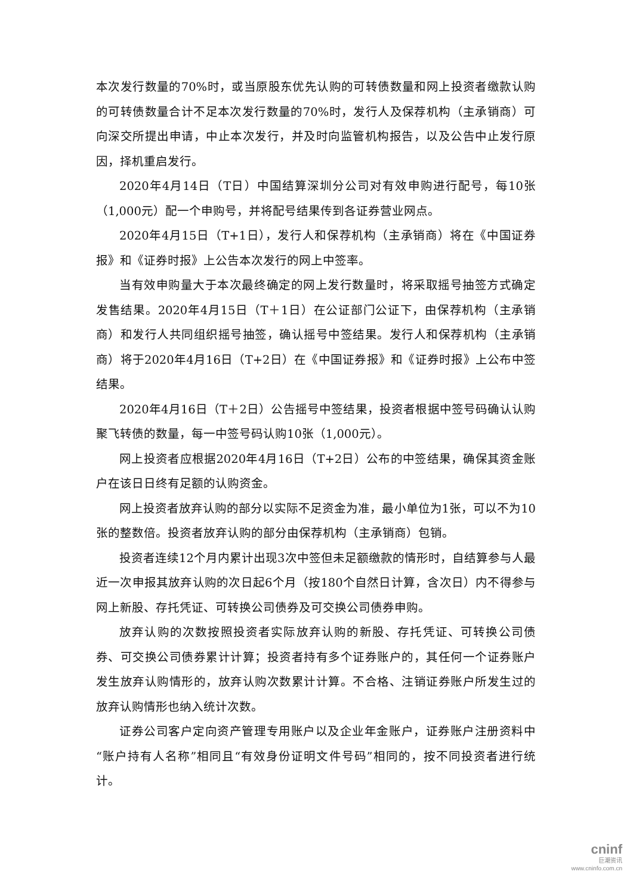本次发行数量的70%时，或当原股东优先认购的可转债数量和网上投资者缴款认购的可转债数量合计不足本次发行数量的70%时，发行人及保荐机构（主承销商）可向深交所提出申请，中止本次发行，并及时向监管机构报告，以及公告中止发行原因，择机重启发行。
2020年4月14日（T日）中国结算深圳分公司对有效申购进行配号，每10张（1,000元）配一个申购号，并将配号结果传到各证券营业网点。
2020年4月15日（T+1日），发行人和保荐机构（主承销商）将在《中国证券报》和《证券时报》上公告本次发行的网上中签率。
当有效申购量大于本次最终确定的网上发行数量时，将采取摇号抽签方式确定发售结果。2020年4月15日（T＋1日）在公证部门公证下，由保荐机构（主承销商）和发行人共同组织摇号抽签，确认摇号中签结果。发行人和保荐机构（主承销商）将于2020年4月16日（T+2日）在《中国证券报》和《证券时报》上公布中签结果。
2020年4月16日（T＋2日）公告摇号中签结果，投资者根据中签号码确认认购聚飞转债的数量，每一中签号码认购10张（1,000元）。
网上投资者应根据2020年4月16日（T+2日）公布的中签结果，确保其资金账户在该日日终有足额的认购资金。
网上投资者放弃认购的部分以实际不足资金为准，最小单位为1张，可以不为10张的整数倍。投资者放弃认购的部分由保荐机构（主承销商）包销。
投资者连续12个月内累计出现3次中签但未足额缴款的情形时，自结算参与人最近一次申报其放弃认购的次日起6个月（按180个自然日计算，含次日）内不得参与网上新股、存托凭证、可转换公司债券及可交换公司债券申购。
放弃认购的次数按照投资者实际放弃认购的新股、存托凭证、可转换公司债券、可交换公司债券累计计算；投资者持有多个证券账户的，其任何一个证券账户发生放弃认购情形的，放弃认购次数累计计算。不合格、注销证券账户所发生过的放弃认购情形也纳入统计次数。
证券公司客户定向资产管理专用账户以及企业年金账户，证券账户注册资料中“账户持有人名称”相同且“有效身份证明文件号码”相同的，按不同投资者进行统计。
cninf
巨潮资讯
www.cninfo.com.cn